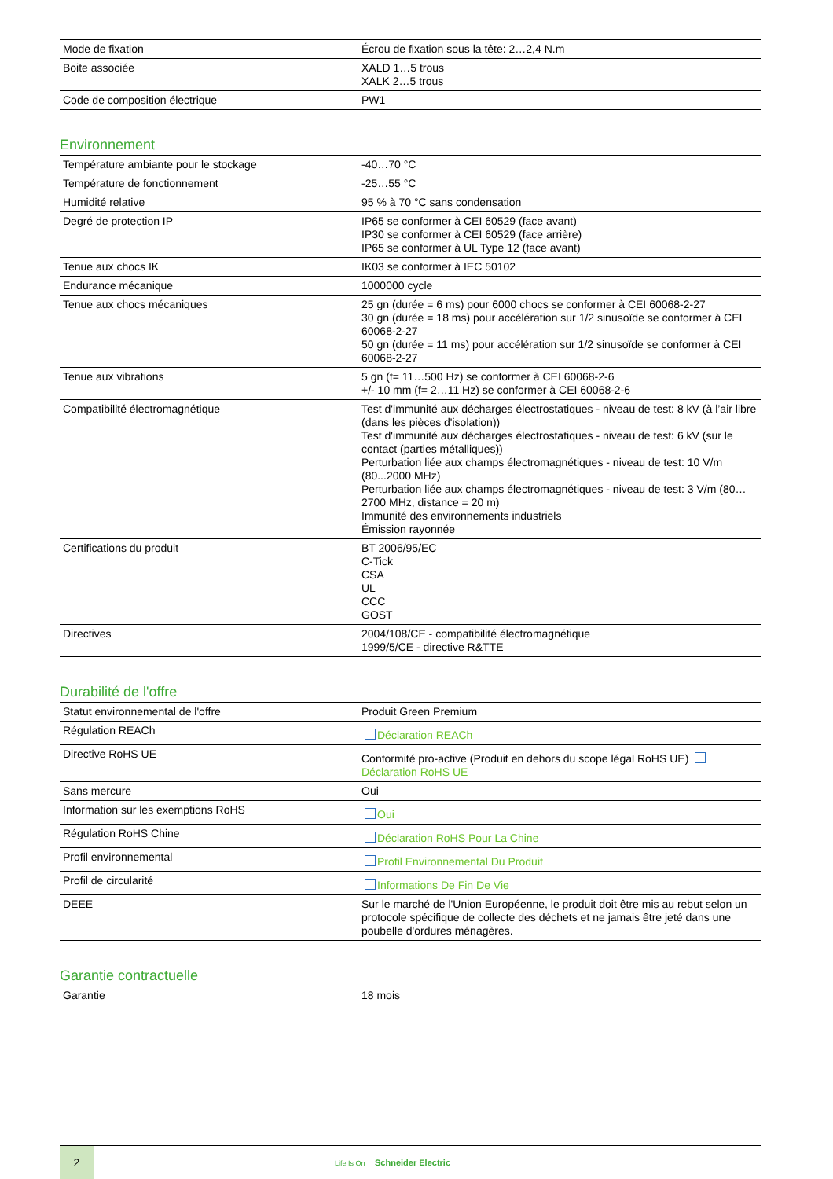| Mode de fixation | Écrou de fixation sous la tête: 2…2,4 N.m |
| Boite associée | XALD 1…5 trous XALK 2…5 trous |
| Code de composition électrique | PW1 |
Environnement
| Température ambiante pour le stockage | -40…70 °C |
| Température de fonctionnement | -25…55 °C |
| Humidité relative | 95 % à 70 °C sans condensation |
| Degré de protection IP | IP65 se conformer à CEI 60529 (face avant) IP30 se conformer à CEI 60529 (face arrière) IP65 se conformer à UL Type 12 (face avant) |
| Tenue aux chocs IK | IK03 se conformer à IEC 50102 |
| Endurance mécanique | 1000000 cycle |
| Tenue aux chocs mécaniques | 25 gn (durée = 6 ms) pour 6000 chocs se conformer à CEI 60068-2-27 30 gn (durée = 18 ms) pour accélération sur 1/2 sinusoïde se conformer à CEI 60068-2-27 50 gn (durée = 11 ms) pour accélération sur 1/2 sinusoïde se conformer à CEI 60068-2-27 |
| Tenue aux vibrations | 5 gn (f= 11…500 Hz) se conformer à CEI 60068-2-6 +/- 10 mm (f= 2…11 Hz) se conformer à CEI 60068-2-6 |
| Compatibilité électromagnétique | Test d'immunité aux décharges électrostatiques - niveau de test: 8 kV (à l’air libre (dans les pièces d'isolation)) Test d'immunité aux décharges électrostatiques - niveau de test: 6 kV (sur le contact (parties métalliques)) Perturbation liée aux champs électromagnétiques - niveau de test: 10 V/m (80...2000 MHz) Perturbation liée aux champs électromagnétiques - niveau de test: 3 V/m (80…2700 MHz, distance = 20 m) Immunité des environnements industriels Émission rayonnée |
| Certifications du produit | BT 2006/95/EC C-Tick CSA UL CCC GOST |
| Directives | 2004/108/CE - compatibilité électromagnétique 1999/5/CE - directive R&TTE |
Durabilité de l'offre
| Statut environnemental de l'offre | Produit Green Premium |
| Régulation REACh | Déclaration REACh |
| Directive RoHS UE | Conformité pro-active (Produit en dehors du scope légal RoHS UE) Déclaration RoHS UE |
| Sans mercure | Oui |
| Information sur les exemptions RoHS | Oui |
| Régulation RoHS Chine | Déclaration RoHS Pour La Chine |
| Profil environnemental | Profil Environnemental Du Produit |
| Profil de circularité | Informations De Fin De Vie |
| DEEE | Sur le marché de l'Union Européenne, le produit doit être mis au rebut selon un protocole spécifique de collecte des déchets et ne jamais être jeté dans une poubelle d'ordures ménagères. |
Garantie contractuelle
| Garantie | 18 mois |
2
Life Is On Schneider Electric